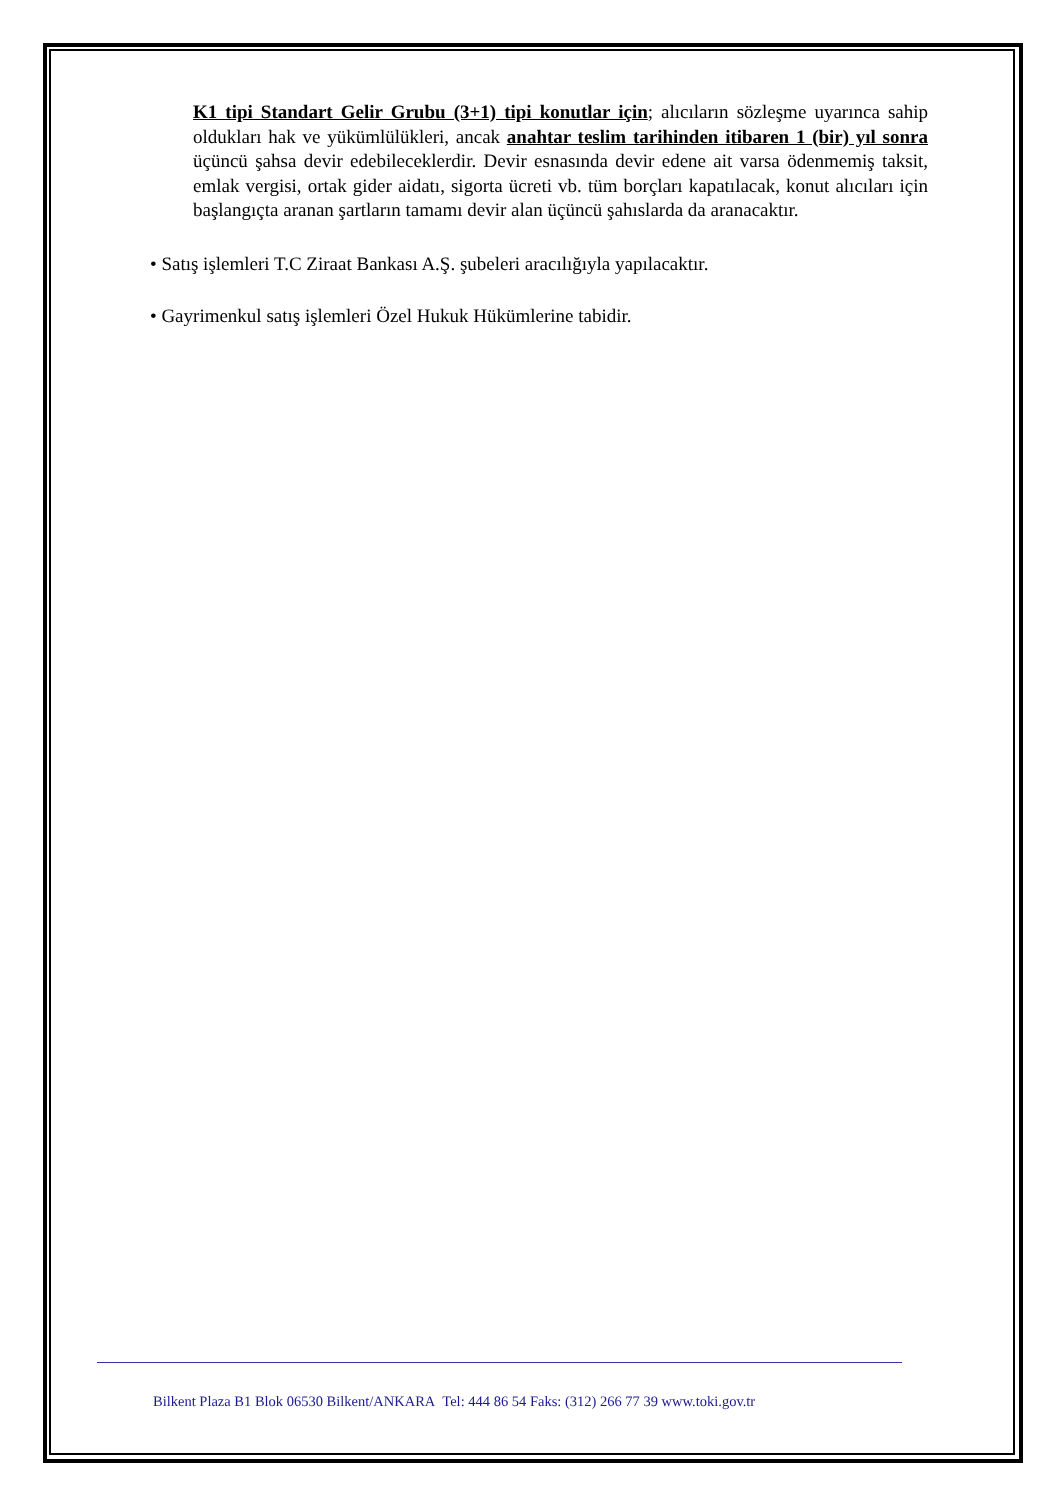K1 tipi Standart Gelir Grubu (3+1) tipi konutlar için; alıcıların sözleşme uyarınca sahip oldukları hak ve yükümlülükleri, ancak anahtar teslim tarihinden itibaren 1 (bir) yıl sonra üçüncü şahsa devir edebileceklerdir. Devir esnasında devir edene ait varsa ödenmemiş taksit, emlak vergisi, ortak gider aidatı, sigorta ücreti vb. tüm borçları kapatılacak, konut alıcıları için başlangıçta aranan şartların tamamı devir alan üçüncü şahıslarda da aranacaktır.
• Satış işlemleri T.C Ziraat Bankası A.Ş. şubeleri aracılığıyla yapılacaktır.
• Gayrimenkul satış işlemleri Özel Hukuk Hükümlerine tabidir.
Bilkent Plaza B1 Blok 06530 Bilkent/ANKARA Tel: 444 86 54 Faks: (312) 266 77 39 www.toki.gov.tr